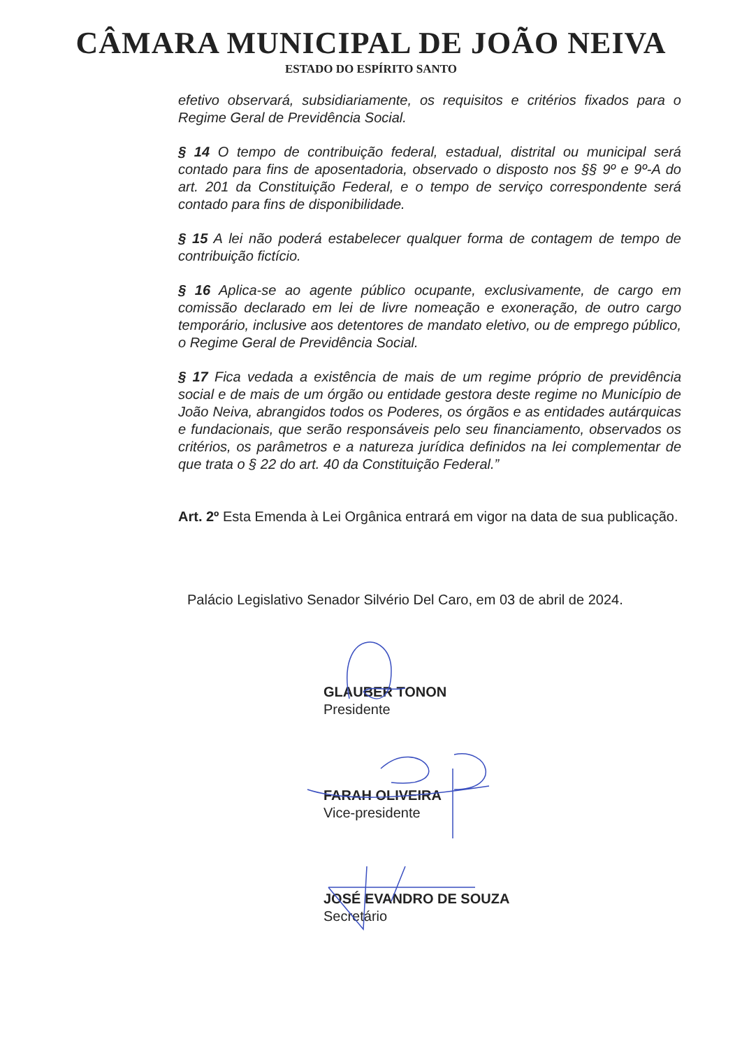CÂMARA MUNICIPAL DE JOÃO NEIVA
ESTADO DO ESPÍRITO SANTO
efetivo observará, subsidiariamente, os requisitos e critérios fixados para o Regime Geral de Previdência Social.
§ 14 O tempo de contribuição federal, estadual, distrital ou municipal será contado para fins de aposentadoria, observado o disposto nos §§ 9º e 9º-A do art. 201 da Constituição Federal, e o tempo de serviço correspondente será contado para fins de disponibilidade.
§ 15 A lei não poderá estabelecer qualquer forma de contagem de tempo de contribuição fictício.
§ 16 Aplica-se ao agente público ocupante, exclusivamente, de cargo em comissão declarado em lei de livre nomeação e exoneração, de outro cargo temporário, inclusive aos detentores de mandato eletivo, ou de emprego público, o Regime Geral de Previdência Social.
§ 17 Fica vedada a existência de mais de um regime próprio de previdência social e de mais de um órgão ou entidade gestora deste regime no Município de João Neiva, abrangidos todos os Poderes, os órgãos e as entidades autárquicas e fundacionais, que serão responsáveis pelo seu financiamento, observados os critérios, os parâmetros e a natureza jurídica definidos na lei complementar de que trata o § 22 do art. 40 da Constituição Federal.”
Art. 2º Esta Emenda à Lei Orgânica entrará em vigor na data de sua publicação.
Palácio Legislativo Senador Silvério Del Caro, em 03 de abril de 2024.
GLAUBER TONON
Presidente
FARAH OLIVEIRA
Vice-presidente
JOSÉ EVANDRO DE SOUZA
Secretário